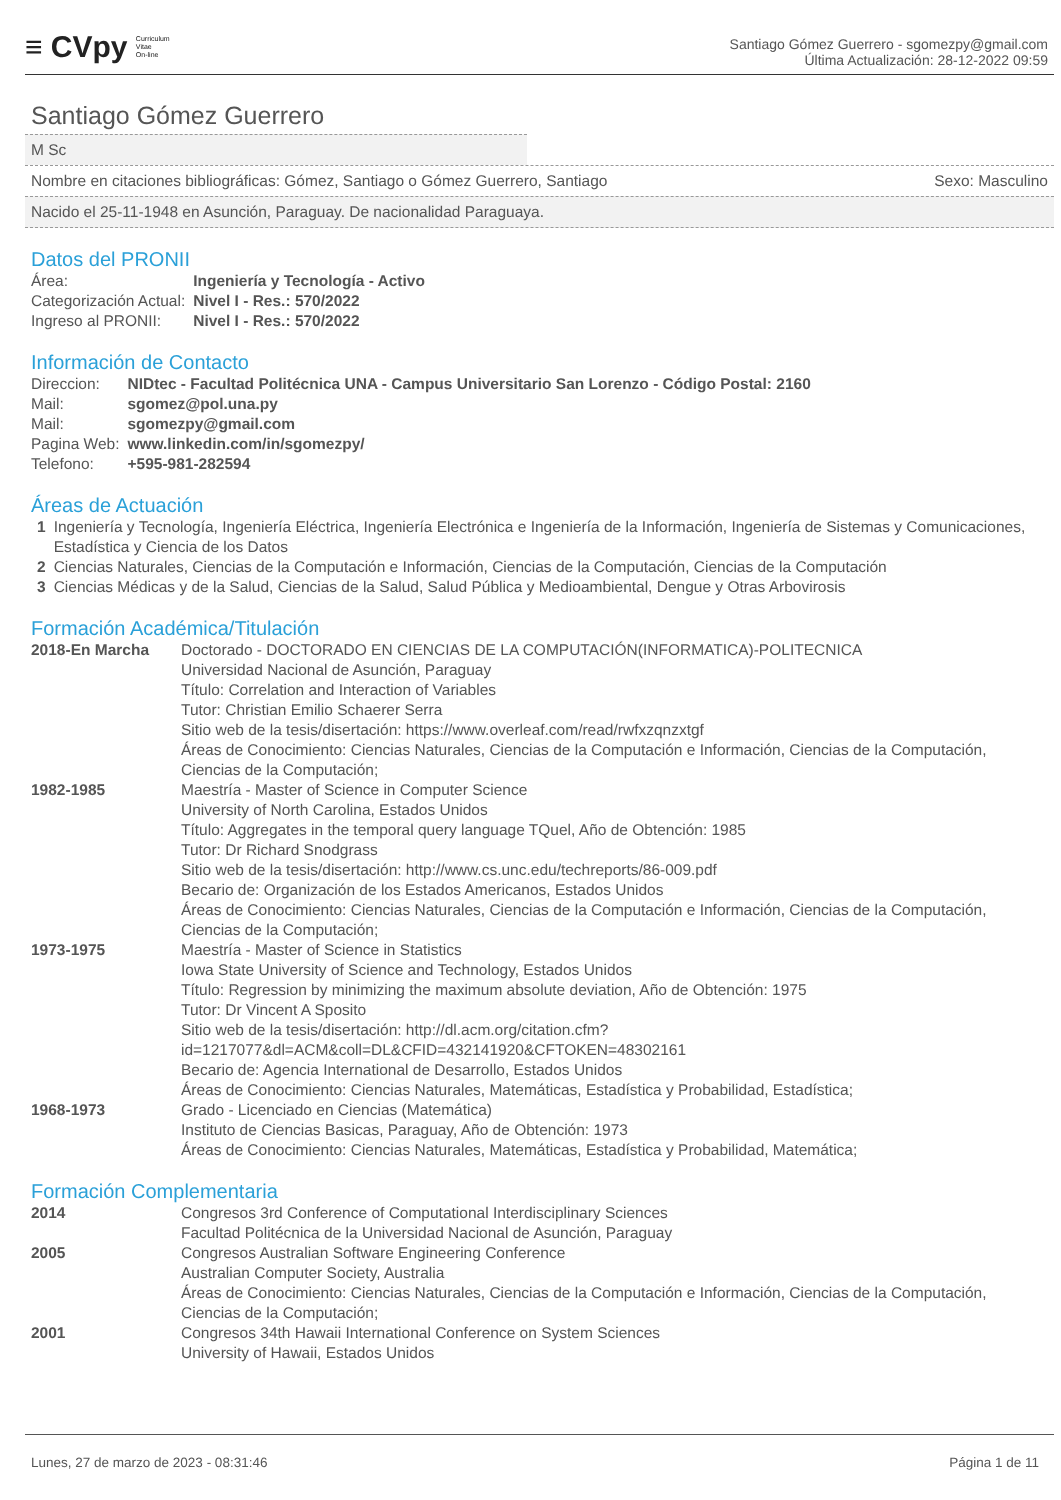≡ CVpy Curriculum
Vitae
On-line
Santiago Gómez Guerrero - sgomezpy@gmail.com
Última Actualización: 28-12-2022 09:59
Santiago Gómez Guerrero
M Sc
Nombre en citaciones bibliográficas: Gómez, Santiago o Gómez Guerrero, Santiago Sexo: Masculino
Nacido el 25-11-1948 en Asunción, Paraguay. De nacionalidad Paraguaya.
Datos del PRONII
| Área: | Ingeniería y Tecnología - Activo |
| Categorización Actual: | Nivel I - Res.: 570/2022 |
| Ingreso al PRONII: | Nivel I - Res.: 570/2022 |
Información de Contacto
| Direccion: | NIDtec - Facultad Politécnica UNA - Campus Universitario San Lorenzo - Código Postal: 2160 |
| Mail: | sgomez@pol.una.py |
| Mail: | sgomezpy@gmail.com |
| Pagina Web: | www.linkedin.com/in/sgomezpy/ |
| Telefono: | +595-981-282594 |
Áreas de Actuación
| 1 | Ingeniería y Tecnología, Ingeniería Eléctrica, Ingeniería Electrónica e Ingeniería de la Información, Ingeniería de Sistemas y Comunicaciones, Estadística y Ciencia de los Datos |
| 2 | Ciencias Naturales, Ciencias de la Computación e Información, Ciencias de la Computación, Ciencias de la Computación |
| 3 | Ciencias Médicas y de la Salud, Ciencias de la Salud, Salud Pública y Medioambiental, Dengue y Otras Arbovirosis |
Formación Académica/Titulación
| 2018-En Marcha | Doctorado - DOCTORADO EN CIENCIAS DE LA COMPUTACIÓN(INFORMATICA)-POLITECNICA Universidad Nacional de Asunción, Paraguay Título: Correlation and Interaction of Variables Tutor: Christian Emilio Schaerer Serra Sitio web de la tesis/disertación: https://www.overleaf.com/read/rwfxzqnzxtgf Áreas de Conocimiento: Ciencias Naturales, Ciencias de la Computación e Información, Ciencias de la Computación, Ciencias de la Computación; |
| 1982-1985 | Maestría - Master of Science in Computer Science University of North Carolina, Estados Unidos Título: Aggregates in the temporal query language TQuel, Año de Obtención: 1985 Tutor: Dr Richard Snodgrass Sitio web de la tesis/disertación: http://www.cs.unc.edu/techreports/86-009.pdf Becario de: Organización de los Estados Americanos, Estados Unidos Áreas de Conocimiento: Ciencias Naturales, Ciencias de la Computación e Información, Ciencias de la Computación, Ciencias de la Computación; |
| 1973-1975 | Maestría - Master of Science in Statistics Iowa State University of Science and Technology, Estados Unidos Título: Regression by minimizing the maximum absolute deviation, Año de Obtención: 1975 Tutor: Dr Vincent A Sposito Sitio web de la tesis/disertación: http://dl.acm.org/citation.cfm?id=1217077&dl=ACM&coll=DL&CFID=432141920&CFTOKEN=48302161 Becario de: Agencia International de Desarrollo, Estados Unidos Áreas de Conocimiento: Ciencias Naturales, Matemáticas, Estadística y Probabilidad, Estadística; |
| 1968-1973 | Grado - Licenciado en Ciencias (Matemática) Instituto de Ciencias Basicas, Paraguay, Año de Obtención: 1973 Áreas de Conocimiento: Ciencias Naturales, Matemáticas, Estadística y Probabilidad, Matemática; |
Formación Complementaria
| 2014 | Congresos 3rd Conference of Computational Interdisciplinary Sciences Facultad Politécnica de la Universidad Nacional de Asunción, Paraguay |
| 2005 | Congresos Australian Software Engineering Conference Australian Computer Society, Australia Áreas de Conocimiento: Ciencias Naturales, Ciencias de la Computación e Información, Ciencias de la Computación, Ciencias de la Computación; |
| 2001 | Congresos 34th Hawaii International Conference on System Sciences University of Hawaii, Estados Unidos |
Lunes, 27 de marzo de 2023 - 08:31:46 Página 1 de 11